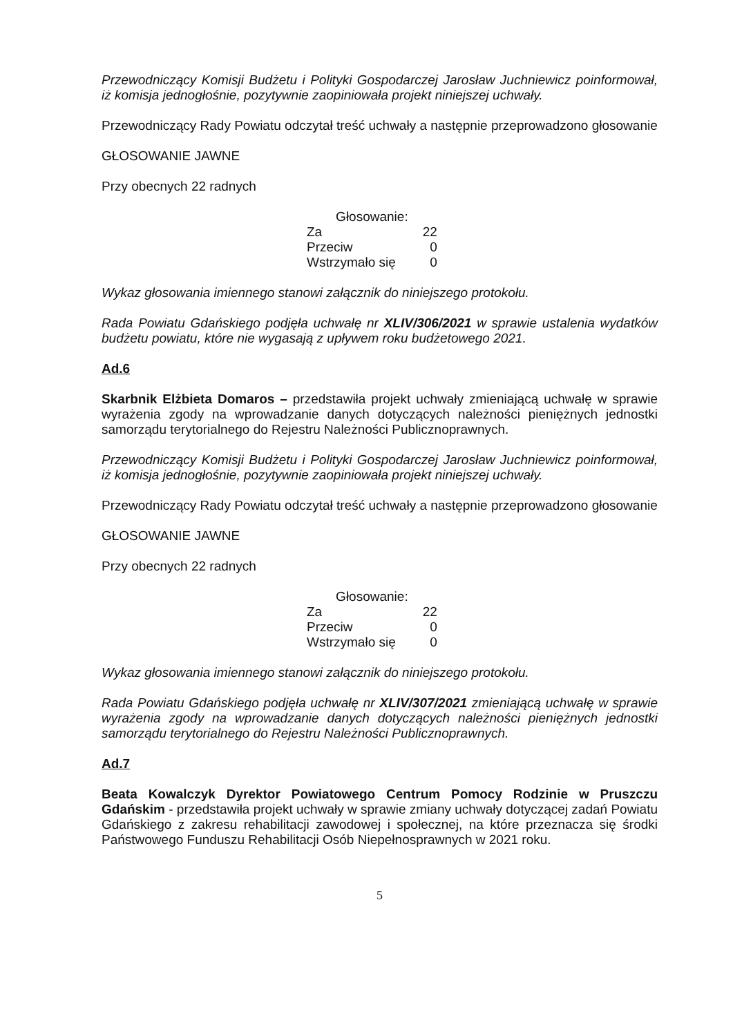Przewodniczący Komisji Budżetu i Polityki Gospodarczej Jarosław Juchniewicz poinformował, iż komisja jednogłośnie, pozytywnie zaopiniowała projekt niniejszej uchwały.
Przewodniczący Rady Powiatu odczytał treść uchwały a następnie przeprowadzono głosowanie
GŁOSOWANIE JAWNE
Przy obecnych 22 radnych
| Głosowanie: | |
| --- | --- |
| Za | 22 |
| Przeciw | 0 |
| Wstrzymało się | 0 |
Wykaz głosowania imiennego stanowi załącznik do niniejszego protokołu.
Rada Powiatu Gdańskiego podjęła uchwałę nr XLIV/306/2021 w sprawie ustalenia wydatków budżetu powiatu, które nie wygasają z upływem roku budżetowego 2021.
Ad.6
Skarbnik Elżbieta Domaros – przedstawiła projekt uchwały zmieniającą uchwałę w sprawie wyrażenia zgody na wprowadzanie danych dotyczących należności pieniężnych jednostki samorządu terytorialnego do Rejestru Należności Publicznoprawnych.
Przewodniczący Komisji Budżetu i Polityki Gospodarczej Jarosław Juchniewicz poinformował, iż komisja jednogłośnie, pozytywnie zaopiniowała projekt niniejszej uchwały.
Przewodniczący Rady Powiatu odczytał treść uchwały a następnie przeprowadzono głosowanie
GŁOSOWANIE JAWNE
Przy obecnych 22 radnych
| Głosowanie: | |
| --- | --- |
| Za | 22 |
| Przeciw | 0 |
| Wstrzymało się | 0 |
Wykaz głosowania imiennego stanowi załącznik do niniejszego protokołu.
Rada Powiatu Gdańskiego podjęła uchwałę nr XLIV/307/2021 zmieniającą uchwałę w sprawie wyrażenia zgody na wprowadzanie danych dotyczących należności pieniężnych jednostki samorządu terytorialnego do Rejestru Należności Publicznoprawnych.
Ad.7
Beata Kowalczyk Dyrektor Powiatowego Centrum Pomocy Rodzinie w Pruszczu Gdańskim - przedstawiła projekt uchwały w sprawie zmiany uchwały dotyczącej zadań Powiatu Gdańskiego z zakresu rehabilitacji zawodowej i społecznej, na które przeznacza się środki Państwowego Funduszu Rehabilitacji Osób Niepełnosprawnych w 2021 roku.
5